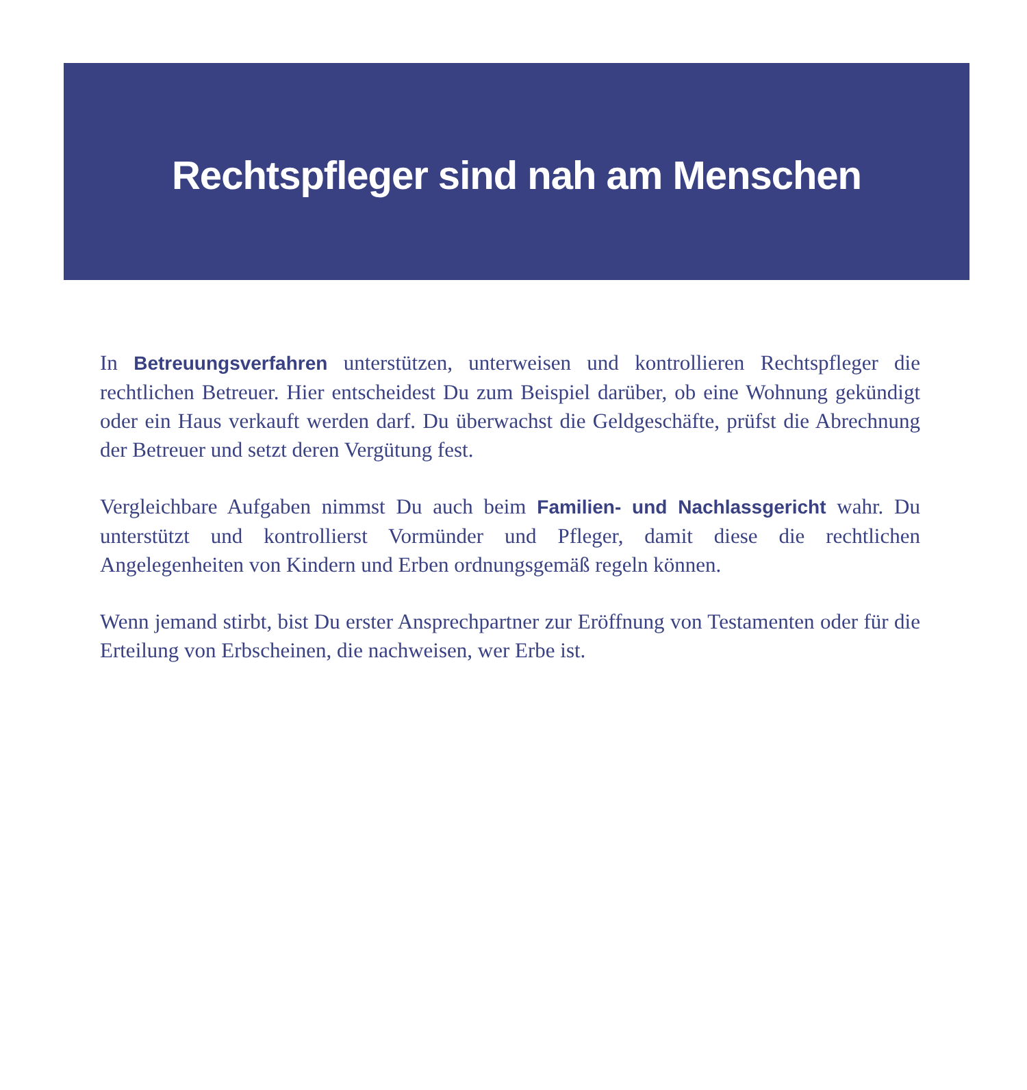Rechtspfleger sind nah am Menschen
In Betreuungsverfahren unterstützen, unterweisen und kontrollieren Rechtspfleger die rechtlichen Betreuer. Hier entscheidest Du zum Beispiel darüber, ob eine Wohnung gekündigt oder ein Haus verkauft werden darf. Du überwachst die Geldgeschäfte, prüfst die Abrechnung der Betreuer und setzt deren Vergütung fest.
Vergleichbare Aufgaben nimmst Du auch beim Familien- und Nachlassgericht wahr. Du unterstützt und kontrollierst Vormünder und Pfleger, damit diese die rechtlichen Angelegenheiten von Kindern und Erben ordnungsgemäß regeln können.
Wenn jemand stirbt, bist Du erster Ansprechpartner zur Eröffnung von Testamenten oder für die Erteilung von Erbscheinen, die nachweisen, wer Erbe ist.